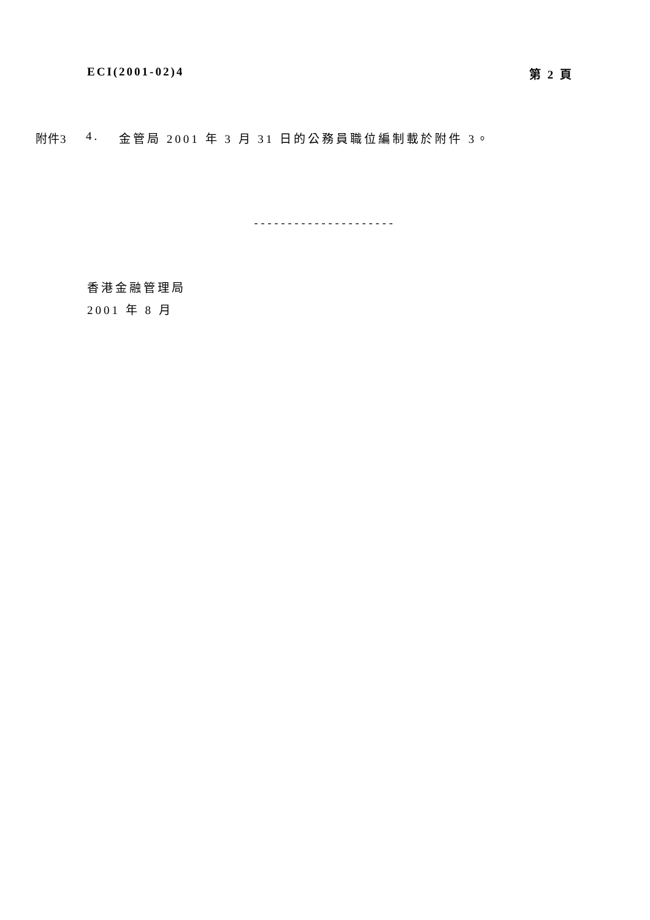ECI(2001-02)4 第 2 頁
附件3 4. 金管局 2001 年 3 月 31 日的公務員職位編制載於附件 3。
---------------------
香港金融管理局
2001 年 8 月